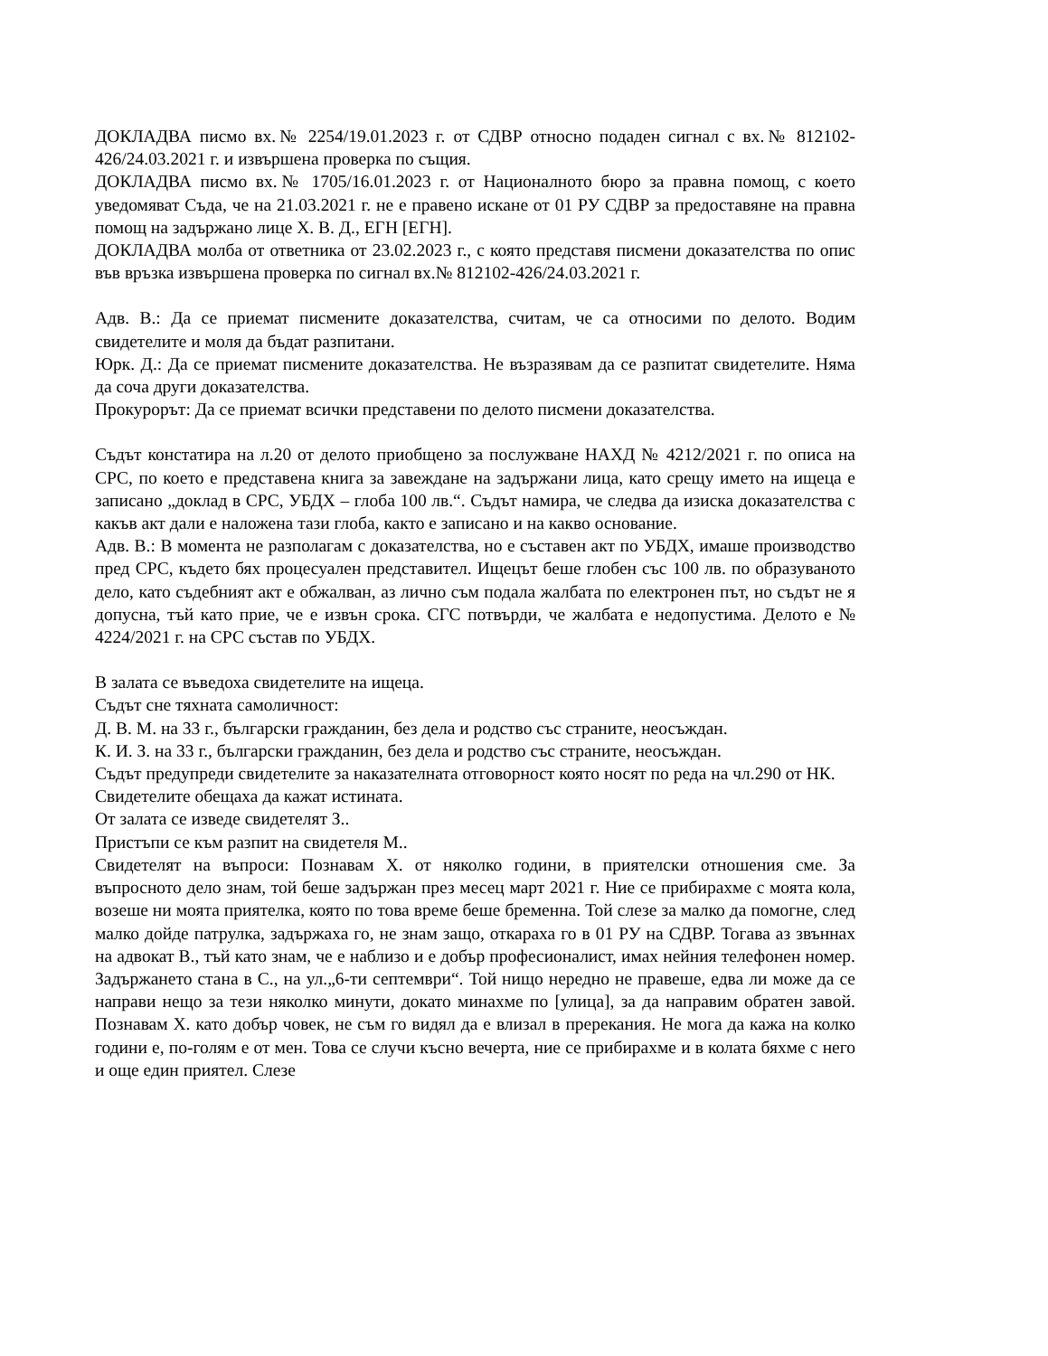ДОКЛАДВА писмо вх.№ 2254/19.01.2023 г. от СДВР относно подаден сигнал с вх.№ 812102-426/24.03.2021 г. и извършена проверка по същия.
ДОКЛАДВА писмо вх.№ 1705/16.01.2023 г. от Националното бюро за правна помощ, с което уведомяват Съда, че на 21.03.2021 г. не е правено искане от 01 РУ СДВР за предоставяне на правна помощ на задържано лице Х. В. Д., ЕГН [ЕГН].
ДОКЛАДВА молба от ответника от 23.02.2023 г., с която представя писмени доказателства по опис във връзка извършена проверка по сигнал вх.№ 812102-426/24.03.2021 г.
Адв. В.: Да се приемат писмените доказателства, считам, че са относими по делото. Водим свидетелите и моля да бъдат разпитани.
Юрк. Д.: Да се приемат писмените доказателства. Не възразявам да се разпитат свидетелите. Няма да соча други доказателства.
Прокурорът: Да се приемат всички представени по делото писмени доказателства.
Съдът констатира на л.20 от делото приобщено за послужване НАХД № 4212/2021 г. по описа на СРС, по което е представена книга за завеждане на задържани лица, като срещу името на ищеца е записано „доклад в СРС, УБДХ – глоба 100 лв.“. Съдът намира, че следва да изиска доказателства с какъв акт дали е наложена тази глоба, както е записано и на какво основание.
Адв. В.: В момента не разполагам с доказателства, но е съставен акт по УБДХ, имаше производство пред СРС, където бях процесуален представител. Ищецът беше глобен със 100 лв. по образуваното дело, като съдебният акт е обжалван, аз лично съм подала жалбата по електронен път, но съдът не я допусна, тъй като прие, че е извън срока. СГС потвърди, че жалбата е недопустима. Делото е № 4224/2021 г. на СРС състав по УБДХ.
В залата се въведоха свидетелите на ищеца.
Съдът сне тяхната самоличност:
Д. В. М. на 33 г., български гражданин, без дела и родство със страните, неосъждан.
К. И. З. на 33 г., български гражданин, без дела и родство със страните, неосъждан.
Съдът предупреди свидетелите за наказателната отговорност която носят по реда на чл.290 от НК.
Свидетелите обещаха да кажат истината.
От залата се изведе свидетелят З..
Пристъпи се към разпит на свидетеля М..
Свидетелят на въпроси: Познавам Х. от няколко години, в приятелски отношения сме. За въпросното дело знам, той беше задържан през месец март 2021 г. Ние се прибирахме с моята кола, возеше ни моята приятелка, която по това време беше бременна. Той слезе за малко да помогне, след малко дойде патрулка, задържаха го, не знам защо, откараха го в 01 РУ на СДВР. Тогава аз звъннах на адвокат В., тъй като знам, че е наблизо и е добър професионалист, имах нейния телефонен номер. Задържането стана в С., на ул.„6-ти септември“. Той нищо нередно не правеше, едва ли може да се направи нещо за тези няколко минути, докато минахме по [улица], за да направим обратен завой. Познавам Х. като добър човек, не съм го видял да е влизал в пререкания. Не мога да кажа на колко години е, по-голям е от мен. Това се случи късно вечерта, ние се прибирахме и в колата бяхме с него и още един приятел. Слезе